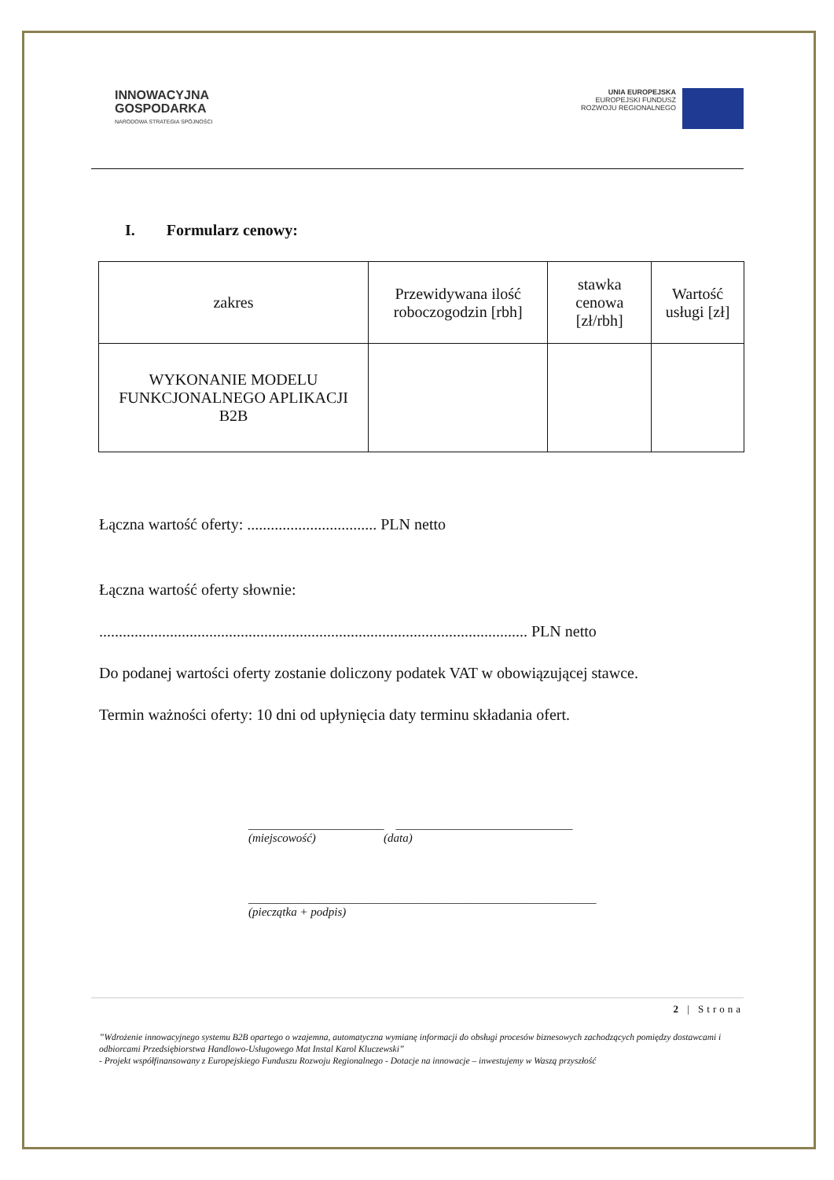INNOWACYJNA
GOSPODARKA
NARODOWA STRATEGIA SPÓJNOŚCI
UNIA EUROPEJSKA
EUROPEJSKI FUNDUSZ
ROZWOJU REGIONALNEGO
I. Formularz cenowy:
| zakres | Przewidywana ilość roboczogodzin [rbh] | stawka cenowa [zł/rbh] | Wartość usługi [zł] |
| --- | --- | --- | --- |
| WYKONANIE MODELU FUNKCJONALNEGO APLIKACJI B2B | | | |
Łączna wartość oferty: ................................. PLN netto
Łączna wartość oferty słownie:
............................................................................................................. PLN netto
Do podanej wartości oferty zostanie doliczony podatek VAT w obowiązującej stawce.
Termin ważności oferty: 10 dni od upłynięcia daty terminu składania ofert.
_______________________ ______________________________
(miejscowość) (data)
___________________________________________________________
(pieczątka + podpis)
2 | Strona
”Wdrożenie innowacyjnego systemu B2B opartego o wzajemna, automatyczna wymianę informacji do obsługi procesów biznesowych zachodzących pomiędzy dostawcami i odbiorcami Przedsiębiorstwa Handlowo-Usługowego Mat Instal Karol Kluczewski”
- Projekt współfinansowany z Europejskiego Funduszu Rozwoju Regionalnego - Dotacje na innowacje – inwestujemy w Waszą przyszłość